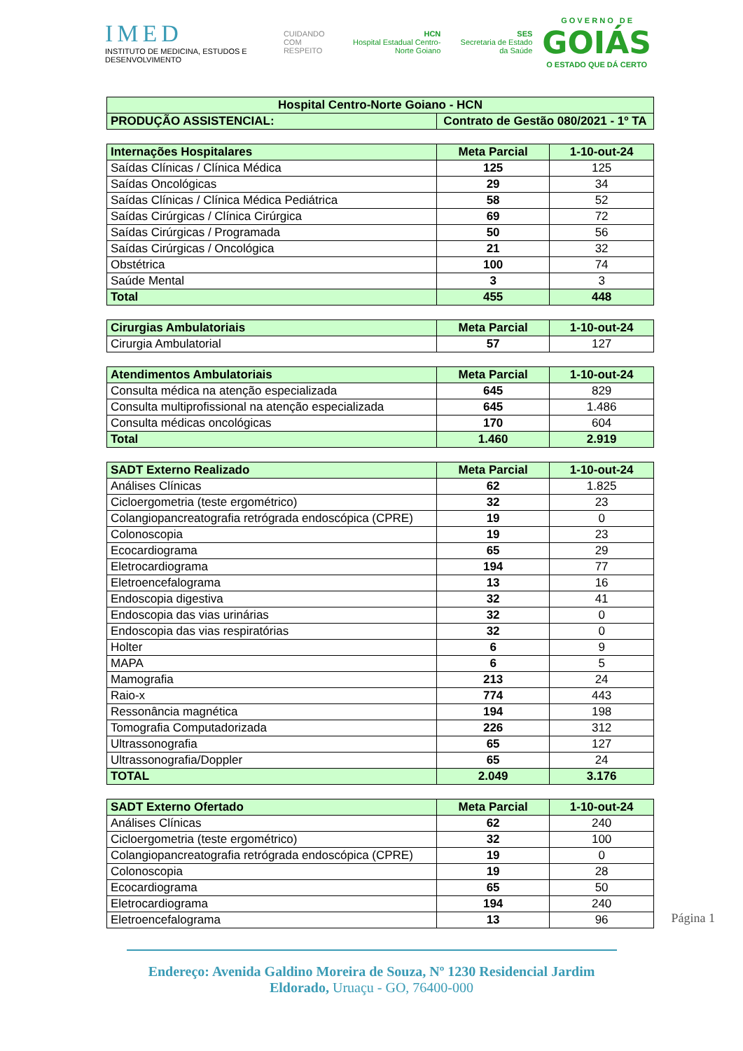IMED
INSTITUTO DE MEDICINA, ESTUDOS E DESENVOLVIMENTO
CUIDANDO
COM RESPEITO
HCN
Hospital Estadual Centro-Norte Goiano
SES
Secretaria de Estado da Saúde
G O V E R N O D E
GOIÁS
O ESTADO QUE DÁ CERTO
| Hospital Centro-Norte Goiano - HCN | |
| --- | --- |
| PRODUÇÃO ASSISTENCIAL: | Contrato de Gestão 080/2021 - 1º TA |
| Internações Hospitalares | Meta Parcial | 1-10-out-24 |
| --- | --- | --- |
| Saídas Clínicas / Clínica Médica | 125 | 125 |
| Saídas Oncológicas | 29 | 34 |
| Saídas Clínicas / Clínica Médica Pediátrica | 58 | 52 |
| Saídas Cirúrgicas / Clínica Cirúrgica | 69 | 72 |
| Saídas Cirúrgicas / Programada | 50 | 56 |
| Saídas Cirúrgicas / Oncológica | 21 | 32 |
| Obstétrica | 100 | 74 |
| Saúde Mental | 3 | 3 |
| Total | 455 | 448 |
| Cirurgias Ambulatoriais | Meta Parcial | 1-10-out-24 |
| --- | --- | --- |
| Cirurgia Ambulatorial | 57 | 127 |
| Atendimentos Ambulatoriais | Meta Parcial | 1-10-out-24 |
| --- | --- | --- |
| Consulta médica na atenção especializada | 645 | 829 |
| Consulta multiprofissional na atenção especializada | 645 | 1.486 |
| Consulta médicas oncológicas | 170 | 604 |
| Total | 1.460 | 2.919 |
| SADT Externo Realizado | Meta Parcial | 1-10-out-24 |
| --- | --- | --- |
| Análises Clínicas | 62 | 1.825 |
| Cicloergometria (teste ergométrico) | 32 | 23 |
| Colangiopancreatografia retrógrada endoscópica (CPRE) | 19 | 0 |
| Colonoscopia | 19 | 23 |
| Ecocardiograma | 65 | 29 |
| Eletrocardiograma | 194 | 77 |
| Eletroencefalograma | 13 | 16 |
| Endoscopia digestiva | 32 | 41 |
| Endoscopia das vias urinárias | 32 | 0 |
| Endoscopia das vias respiratórias | 32 | 0 |
| Holter | 6 | 9 |
| MAPA | 6 | 5 |
| Mamografia | 213 | 24 |
| Raio-x | 774 | 443 |
| Ressonância magnética | 194 | 198 |
| Tomografia Computadorizada | 226 | 312 |
| Ultrassonografia | 65 | 127 |
| Ultrassonografia/Doppler | 65 | 24 |
| TOTAL | 2.049 | 3.176 |
| SADT Externo Ofertado | Meta Parcial | 1-10-out-24 |
| --- | --- | --- |
| Análises Clínicas | 62 | 240 |
| Cicloergometria (teste ergométrico) | 32 | 100 |
| Colangiopancreatografia retrógrada endoscópica (CPRE) | 19 | 0 |
| Colonoscopia | 19 | 28 |
| Ecocardiograma | 65 | 50 |
| Eletrocardiograma | 194 | 240 |
| Eletroencefalograma | 13 | 96 |
Página 1
Endereço: Avenida Galdino Moreira de Souza, Nº 1230 Residencial Jardim Eldorado, Uruaçu - GO, 76400-000